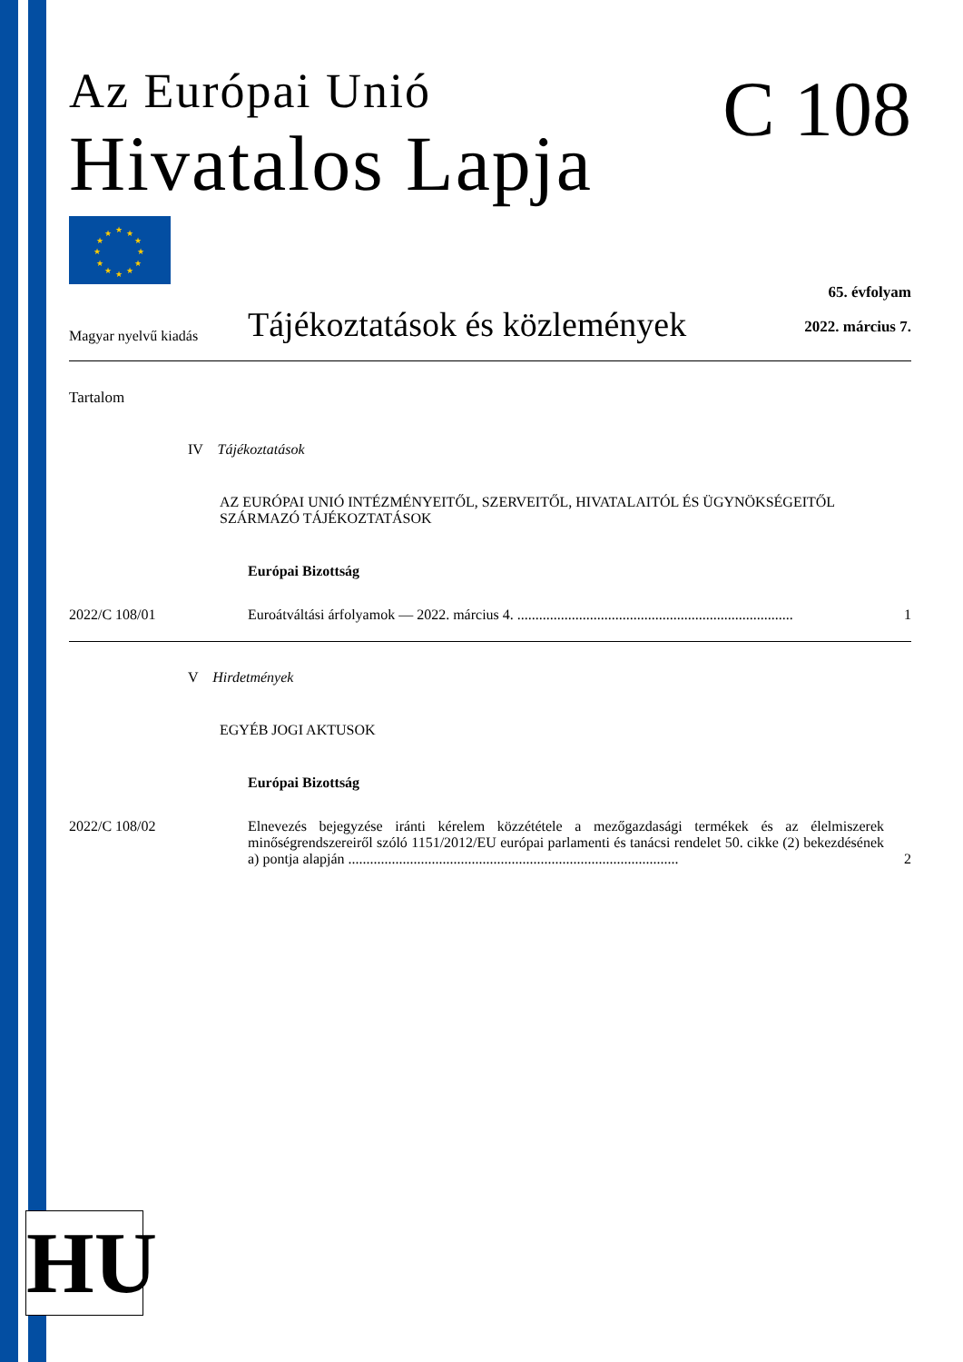C 108
Az Európai Unió
Hivatalos Lapja
★
★
★
★
★
★
★
★
★
★
★
★
Magyar nyelvű kiadás
Tájékoztatások és közlemények
65. évfolyam
2022. március 7.
Tartalom
IV Tájékoztatások
AZ EURÓPAI UNIÓ INTÉZMÉNYEITŐL, SZERVEITŐL, HIVATALAITÓL ÉS ÜGYNÖKSÉGEITŐL SZÁRMAZÓ TÁJÉKOZTATÁSOK
Európai Bizottság
2022/C 108/01 Euroátváltási árfolyamok — 2022. március 4. ............................................................................ 1
V Hirdetmények
EGYÉB JOGI AKTUSOK
Európai Bizottság
2022/C 108/02 Elnevezés bejegyzése iránti kérelem közzététele a mezőgazdasági termékek és az élelmiszerek minőségrendszereiről szóló 1151/2012/EU európai parlamenti és tanácsi rendelet 50. cikke (2) bekezdésének a) pontja alapján ........................................................................................... 2
HU